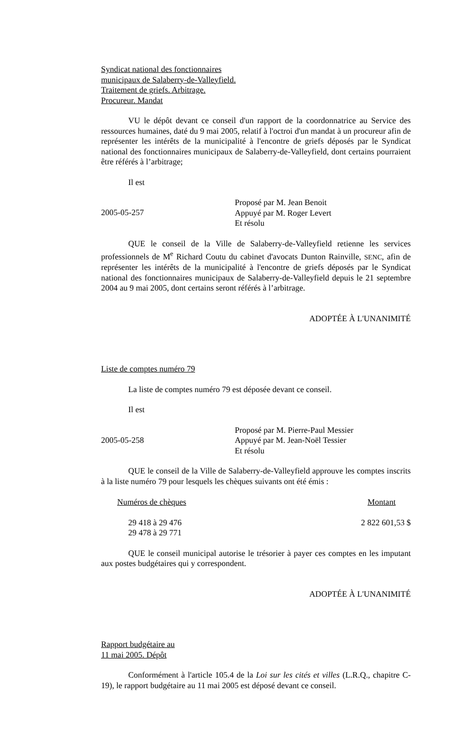Syndicat national des fonctionnaires
municipaux de Salaberry-de-Valleyfield.
Traitement de griefs. Arbitrage.
Procureur. Mandat
VU le dépôt devant ce conseil d'un rapport de la coordonnatrice au Service des ressources humaines, daté du 9 mai 2005, relatif à l'octroi d'un mandat à un procureur afin de représenter les intérêts de la municipalité à l'encontre de griefs déposés par le Syndicat national des fonctionnaires municipaux de Salaberry-de-Valleyfield, dont certains pourraient être référés à l’arbitrage;
Il est
2005-05-257
Proposé par M. Jean Benoit
Appuyé par M. Roger Levert
Et résolu
QUE le conseil de la Ville de Salaberry-de-Valleyfield retienne les services professionnels de M<sup>e</sup> Richard Coutu du cabinet d'avocats Dunton Rainville, SENC, afin de représenter les intérêts de la municipalité à l'encontre de griefs déposés par le Syndicat national des fonctionnaires municipaux de Salaberry-de-Valleyfield depuis le 21 septembre 2004 au 9 mai 2005, dont certains seront référés à l’arbitrage.
ADOPTÉE À L'UNANIMITÉ
Liste de comptes numéro 79
La liste de comptes numéro 79 est déposée devant ce conseil.
Il est
2005-05-258
Proposé par M. Pierre-Paul Messier
Appuyé par M. Jean-Noël Tessier
Et résolu
QUE le conseil de la Ville de Salaberry-de-Valleyfield approuve les comptes inscrits à la liste numéro 79 pour lesquels les chèques suivants ont été émis :
| Numéros de chèques | Montant |
| --- | --- |
| 29 418 à 29 476 29 478 à 29 771 | 2 822 601,53 $ |
QUE le conseil municipal autorise le trésorier à payer ces comptes en les imputant aux postes budgétaires qui y correspondent.
ADOPTÉE À L'UNANIMITÉ
Rapport budgétaire au
11 mai 2005. Dépôt
Conformément à l'article 105.4 de la Loi sur les cités et villes (L.R.Q., chapitre C-19), le rapport budgétaire au 11 mai 2005 est déposé devant ce conseil.